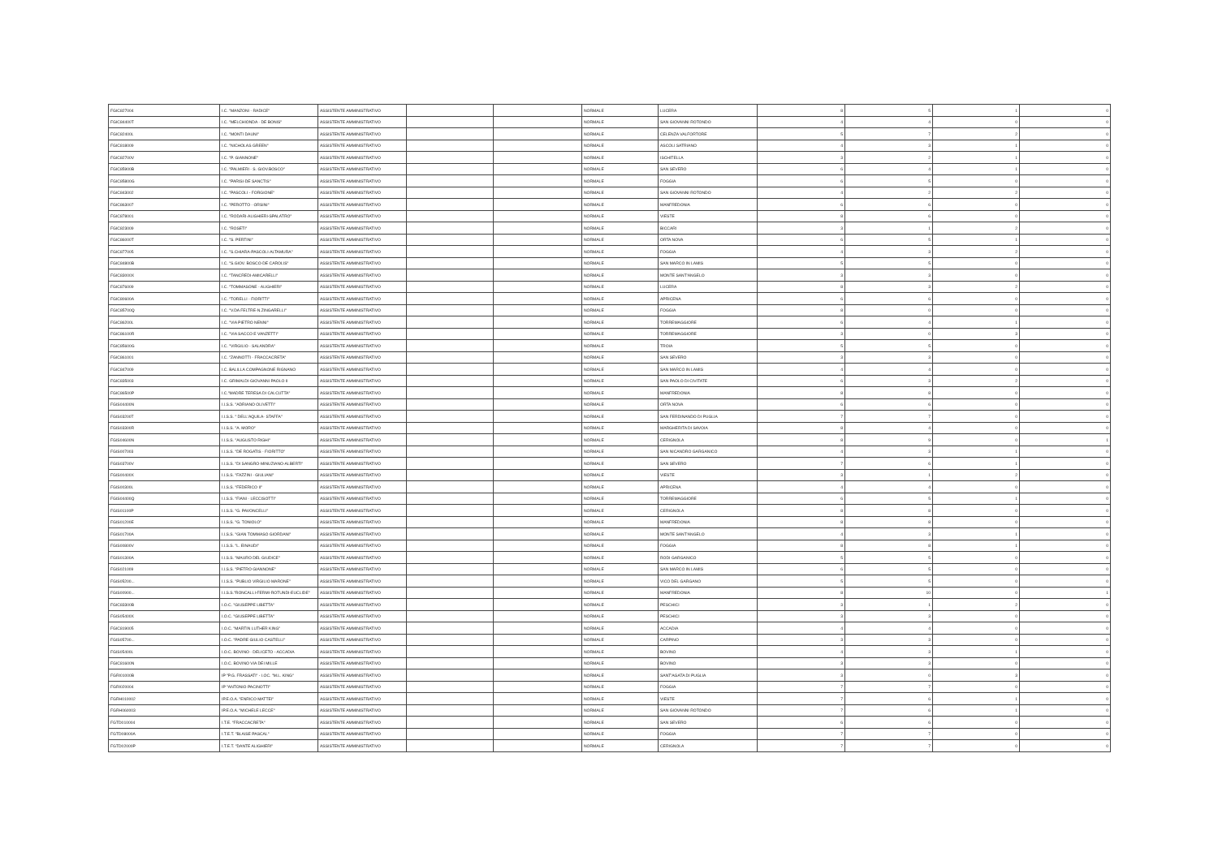| FGIC827004 | I.C. "MANZONI - RADICE" | ASSISTENTE AMMINISTRATIVO | | | NORMALE | LUCERA | 8 | 5 | 1 | 0 |
| FGIC84400T | I.C. "MELCHIONDA - DE BONIS" | ASSISTENTE AMMINISTRATIVO | | | NORMALE | SAN GIOVANNI ROTONDO | 4 | 4 | 0 | 0 |
| FGIC82400L | I.C. "MONTI DAUNI" | ASSISTENTE AMMINISTRATIVO | | | NORMALE | CELENZA VALFORTORE | 5 | 7 | 2 | 0 |
| FGIC818009 | I.C. "NICHOLAS GREEN" | ASSISTENTE AMMINISTRATIVO | | | NORMALE | ASCOLI SATRIANO | 4 | 3 | 1 | 0 |
| FGIC82700V | I.C. "P. GIANNONE" | ASSISTENTE AMMINISTRATIVO | | | NORMALE | ISCHITELLA | 3 | 2 | 1 | 0 |
| FGIC85900B | I.C. "PALMIERI - S. GIOV.BOSCO" | ASSISTENTE AMMINISTRATIVO | | | NORMALE | SAN SEVERO | 6 | 4 | 1 | 0 |
| FGIC85800G | I.C. "PARISI-DE SANCTIS" | ASSISTENTE AMMINISTRATIVO | | | NORMALE | FOGGIA | 6 | 5 | 0 | 0 |
| FGIC843002 | I.C. "PASCOLI - FORGIONE" | ASSISTENTE AMMINISTRATIVO | | | NORMALE | SAN GIOVANNI ROTONDO | 4 | 2 | 2 | 0 |
| FGIC863007 | I.C. "PEROTTO - ORSINI" | ASSISTENTE AMMINISTRATIVO | | | NORMALE | MANFREDONIA | 6 | 6 | 0 | 0 |
| FGIC878001 | I.C. "RODARI-ALIGHIERI-SPALATRO" | ASSISTENTE AMMINISTRATIVO | | | NORMALE | VIESTE | 8 | 6 | 0 | 0 |
| FGIC823009 | I.C. "ROSETI" | ASSISTENTE AMMINISTRATIVO | | | NORMALE | BICCARI | 3 | 1 | 2 | 0 |
| FGIC86000T | I.C. "S. PERTINI" | ASSISTENTE AMMINISTRATIVO | | | NORMALE | ORTA NOVA | 6 | 5 | 1 | 0 |
| FGIC877005 | I.C. "S.CHIARA-PASCOLI-ALTAMURA" | ASSISTENTE AMMINISTRATIVO | | | NORMALE | FOGGIA | 4 | 3 | 2 | 0 |
| FGIC84800B | I.C. "S.GIOV. BOSCO-DE CAROLIS" | ASSISTENTE AMMINISTRATIVO | | | NORMALE | SAN MARCO IN LAMIS | 5 | 5 | 0 | 0 |
| FGIC83000X | I.C. "TANCREDI-AMICARELLI" | ASSISTENTE AMMINISTRATIVO | | | NORMALE | MONTE SANT'ANGELO | 3 | 3 | 0 | 0 |
| FGIC876009 | I.C. "TOMMASONE - ALIGHIERI" | ASSISTENTE AMMINISTRATIVO | | | NORMALE | LUCERA | 8 | 3 | 2 | 0 |
| FGIC80600A | I.C. "TORELLI - FIORITTI" | ASSISTENTE AMMINISTRATIVO | | | NORMALE | APRICENA | 6 | 6 | 0 | 0 |
| FGIC85700Q | I.C. "V.DA FELTRE-N.ZINGARELLI" | ASSISTENTE AMMINISTRATIVO | | | NORMALE | FOGGIA | 8 | 0 | 0 | 0 |
| FGIC86200L | I.C. "VIA PIETRO NENNI" | ASSISTENTE AMMINISTRATIVO | | | NORMALE | TORREMAGGIORE | 6 | 4 | 1 | 0 |
| FGIC86100R | I.C. "VIA SACCO E VANZETTI" | ASSISTENTE AMMINISTRATIVO | | | NORMALE | TORREMAGGIORE | 3 | 0 | 3 | 0 |
| FGIC85600G | I.C. "VIRGILIO - SALANDRA" | ASSISTENTE AMMINISTRATIVO | | | NORMALE | TROIA | 5 | 5 | 0 | 0 |
| FGIC861001 | I.C. "ZANNOTTI - FRACCACRETA" | ASSISTENTE AMMINISTRATIVO | | | NORMALE | SAN SEVERO | 3 | 3 | 0 | 0 |
| FGIC847009 | I.C. BALILLA COMPAGNONE RIGNANO | ASSISTENTE AMMINISTRATIVO | | | NORMALE | SAN MARCO IN LAMIS | 4 | 4 | 0 | 0 |
| FGIC835003 | I.C. GRIMALDI-GIOVANNI PAOLO II | ASSISTENTE AMMINISTRATIVO | | | NORMALE | SAN PAOLO DI CIVITATE | 6 | 3 | 2 | 0 |
| FGIC86500P | I.C."MADRE TERESA DI CALCUTTA" | ASSISTENTE AMMINISTRATIVO | | | NORMALE | MANFREDONIA | 8 | 8 | 0 | 0 |
| FGIS04400N | I.I.S.S. "ADRIANO OLIVETTI" | ASSISTENTE AMMINISTRATIVO | | | NORMALE | ORTA NOVA | 6 | 6 | 0 | 0 |
| FGIS03200T | I.I.S.S. " DELL'AQUILA- STAFFA" | ASSISTENTE AMMINISTRATIVO | | | NORMALE | SAN FERDINANDO DI PUGLIA | 7 | 7 | 0 | 0 |
| FGIS03300R | I.I.S.S. "A. MORO" | ASSISTENTE AMMINISTRATIVO | | | NORMALE | MARGHERITA DI SAVOIA | 8 | 4 | 0 | 0 |
| FGIS04600N | I.I.S.S. "AUGUSTO RIGHI" | ASSISTENTE AMMINISTRATIVO | | | NORMALE | CERIGNOLA | 8 | 9 | 0 | 1 |
| FGIS007003 | I.I.S.S. "DE ROGATIS - FIORITTO" | ASSISTENTE AMMINISTRATIVO | | | NORMALE | SAN NICANDRO GARGANICO | 4 | 3 | 1 | 0 |
| FGIS03700V | I.I.S.S. "DI SANGRO-MINUZIANO-ALBERTI" | ASSISTENTE AMMINISTRATIVO | | | NORMALE | SAN SEVERO | 7 | 6 | 1 | 0 |
| FGIS00400X | I.I.S.S. "FAZZINI - GIULIANI" | ASSISTENTE AMMINISTRATIVO | | | NORMALE | VIESTE | 3 | 1 | 2 | 0 |
| FGIS00300L | I.I.S.S. "FEDERICO II" | ASSISTENTE AMMINISTRATIVO | | | NORMALE | APRICENA | 4 | 4 | 0 | 0 |
| FGIS04400Q | I.I.S.S. "FIANI - LECCISOTTI" | ASSISTENTE AMMINISTRATIVO | | | NORMALE | TORREMAGGIORE | 6 | 5 | 1 | 0 |
| FGIS01100P | I.I.S.S. "G. PAVONCELLI" | ASSISTENTE AMMINISTRATIVO | | | NORMALE | CERIGNOLA | 8 | 8 | 0 | 0 |
| FGIS01200E | I.I.S.S. "G. TONIOLO" | ASSISTENTE AMMINISTRATIVO | | | NORMALE | MANFREDONIA | 8 | 8 | 0 | 0 |
| FGIS01700A | I.I.S.S. "GIAN TOMMASO GIORDANI" | ASSISTENTE AMMINISTRATIVO | | | NORMALE | MONTE SANT'ANGELO | 4 | 3 | 1 | 0 |
| FGIS00800V | I.I.S.S. "L. EINAUDI" | ASSISTENTE AMMINISTRATIVO | | | NORMALE | FOGGIA | 8 | 8 | 1 | 0 |
| FGIS01300A | I.I.S.S. "MAURO DEL GIUDICE" | ASSISTENTE AMMINISTRATIVO | | | NORMALE | RODI GARGANICO | 5 | 5 | 0 | 0 |
| FGIS021009 | I.I.S.S. "PIETRO GIANNONE" | ASSISTENTE AMMINISTRATIVO | | | NORMALE | SAN MARCO IN LAMIS | 6 | 5 | 0 | 0 |
| FGIS05200... | I.I.S.S. "PUBLIO VIRGILIO MARONE" | ASSISTENTE AMMINISTRATIVO | | | NORMALE | VICO DEL GARGANO | 5 | 5 | 0 | 0 |
| FGIS00900... | I.I.S.S."RONCALLI-FERMI-ROTUNDI-EUCLIDE" | ASSISTENTE AMMINISTRATIVO | | | NORMALE | MANFREDONIA | 8 | 10 | 0 | 1 |
| FGIC83300B | I.O.C. "GIUSEPPE LIBETTA" | ASSISTENTE AMMINISTRATIVO | | | NORMALE | PESCHICI | 3 | 1 | 2 | 0 |
| FGIS05400X | I.O.C. "GIUSEPPE LIBETTA" | ASSISTENTE AMMINISTRATIVO | | | NORMALE | PESCHICI | 3 | 3 | 0 | 0 |
| FGIC819005 | I.O.C. "MARTIN LUTHER KING" | ASSISTENTE AMMINISTRATIVO | | | NORMALE | ACCADIA | 4 | 4 | 0 | 0 |
| FGIS05700... | I.O.C. "PADRE GIULIO CASTELLI" | ASSISTENTE AMMINISTRATIVO | | | NORMALE | CARPINO | 3 | 3 | 0 | 0 |
| FGIS05400L | I.O.C. BOVINO - DELICETO - ACCADIA | ASSISTENTE AMMINISTRATIVO | | | NORMALE | BOVINO | 4 | 3 | 1 | 0 |
| FGIC81600N | I.O.C. BOVINO VIA DEI MILLE | ASSISTENTE AMMINISTRATIVO | | | NORMALE | BOVINO | 3 | 3 | 0 | 0 |
| FGRI01000B | IP "P.G. FRASSATI" - I.OC. "M.L. KING" | ASSISTENTE AMMINISTRATIVO | | | NORMALE | SANT'AGATA DI PUGLIA | 3 | 0 | 3 | 0 |
| FGRI020004 | IP "ANTONIO PACINOTTI" | ASSISTENTE AMMINISTRATIVO | | | NORMALE | FOGGIA | 7 | 7 | 0 | 0 |
| FGRH010002 | IP.E.O.A. "ENRICO MATTEI" | ASSISTENTE AMMINISTRATIVO | | | NORMALE | VIESTE | 7 | 6 | 1 | 0 |
| FGRH060003 | IP.E.O.A. "MICHELE LECCE" | ASSISTENTE AMMINISTRATIVO | | | NORMALE | SAN GIOVANNI ROTONDO | 7 | 6 | 1 | 0 |
| FGTD010004 | I.T.E. "FRACCACRETA" | ASSISTENTE AMMINISTRATIVO | | | NORMALE | SAN SEVERO | 6 | 6 | 0 | 0 |
| FGTD08000A | I.T.E.T. "BLAISE PASCAL" | ASSISTENTE AMMINISTRATIVO | | | NORMALE | FOGGIA | 7 | 7 | 0 | 0 |
| FGTD02000P | I.T.E.T. "DANTE ALIGHIERI" | ASSISTENTE AMMINISTRATIVO | | | NORMALE | CERIGNOLA | 7 | 7 | 0 | 0 |